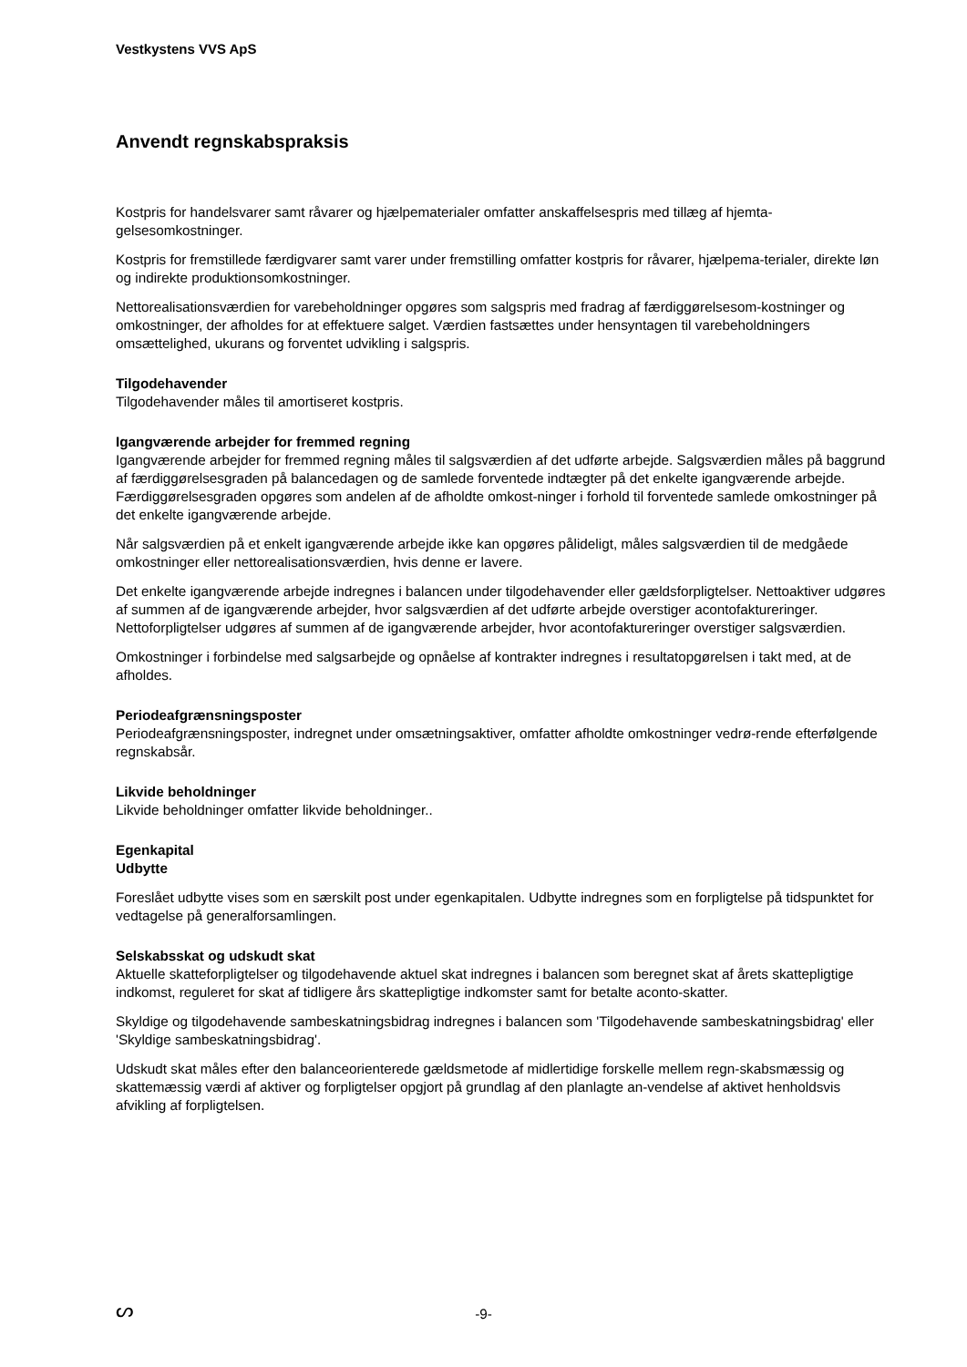Vestkystens VVS ApS
Anvendt regnskabspraksis
Kostpris for handelsvarer samt råvarer og hjælpematerialer omfatter anskaffelsespris med tillæg af hjemta-gelsesomkostninger.
Kostpris for fremstillede færdigvarer samt varer under fremstilling omfatter kostpris for råvarer, hjælpema-terialer, direkte løn og indirekte produktionsomkostninger.
Nettorealisationsværdien for varebeholdninger opgøres som salgspris med fradrag af færdiggørelsesom-kostninger og omkostninger, der afholdes for at effektuere salget. Værdien fastsættes under hensyntagen til varebeholdningers omsættelighed, ukurans og forventet udvikling i salgspris.
Tilgodehavender
Tilgodehavender måles til amortiseret kostpris.
Igangværende arbejder for fremmed regning
Igangværende arbejder for fremmed regning måles til salgsværdien af det udførte arbejde. Salgsværdien måles på baggrund af færdiggørelsesgraden på balancedagen og de samlede forventede indtægter på det enkelte igangværende arbejde. Færdiggørelsesgraden opgøres som andelen af de afholdte omkost-ninger i forhold til forventede samlede omkostninger på det enkelte igangværende arbejde.
Når salgsværdien på et enkelt igangværende arbejde ikke kan opgøres pålideligt, måles salgsværdien til de medgåede omkostninger eller nettorealisationsværdien, hvis denne er lavere.
Det enkelte igangværende arbejde indregnes i balancen under tilgodehavender eller gældsforpligtelser. Nettoaktiver udgøres af summen af de igangværende arbejder, hvor salgsværdien af det udførte arbejde overstiger acontofaktureringer. Nettoforpligtelser udgøres af summen af de igangværende arbejder, hvor acontofaktureringer overstiger salgsværdien.
Omkostninger i forbindelse med salgsarbejde og opnåelse af kontrakter indregnes i resultatopgørelsen i takt med, at de afholdes.
Periodeafgrænsningsposter
Periodeafgrænsningsposter, indregnet under omsætningsaktiver, omfatter afholdte omkostninger vedrø-rende efterfølgende regnskabsår.
Likvide beholdninger
Likvide beholdninger omfatter likvide beholdninger..
Egenkapital
Udbytte
Foreslået udbytte vises som en særskilt post under egenkapitalen. Udbytte indregnes som en forpligtelse på tidspunktet for vedtagelse på generalforsamlingen.
Selskabsskat og udskudt skat
Aktuelle skatteforpligtelser og tilgodehavende aktuel skat indregnes i balancen som beregnet skat af årets skattepligtige indkomst, reguleret for skat af tidligere års skattepligtige indkomster samt for betalte aconto-skatter.
Skyldige og tilgodehavende sambeskatningsbidrag indregnes i balancen som 'Tilgodehavende sambeskatningsbidrag' eller 'Skyldige sambeskatningsbidrag'.
Udskudt skat måles efter den balanceorienterede gældsmetode af midlertidige forskelle mellem regn-skabsmæssig og skattemæssig værdi af aktiver og forpligtelser opgjort på grundlag af den planlagte an-vendelse af aktivet henholdsvis afvikling af forpligtelsen.
ᔕ
-9-